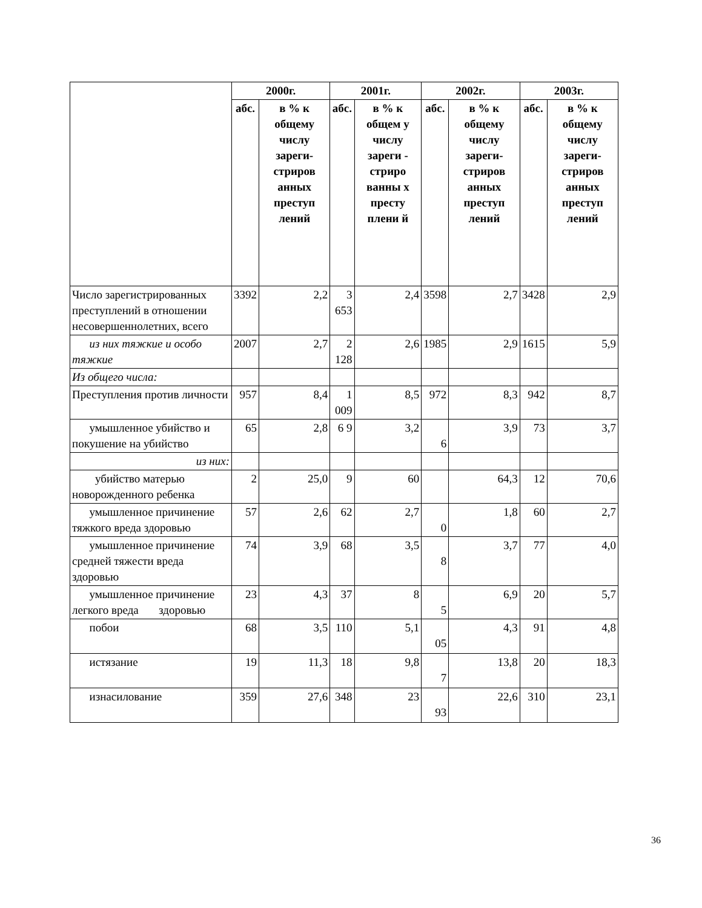| | 2000г. | | 2001г. | | 2002г. | | 2003г. | |
| --- | --- | --- | --- | --- | --- | --- | --- | --- |
| | абс. | в % к общему числу зареги-стриров анных преступ лений | абс. | в % к общем у числу зареги - стриро ванны х престу плени й | абс. | в % к общему числу зареги-стриров анных преступ лений | абс. | в % к общему числу зареги-стриров анных преступ лений |
| Число зарегистрированных преступлений в отношении несовершеннолетних, всего | 3392 | 2,2 | 3 653 | 2,4 | 3598 | 2,7 | 3428 | 2,9 |
| из них тяжкие и особо тяжкие | 2007 | 2,7 | 2 128 | 2,6 | 1985 | 2,9 | 1615 | 5,9 |
| Из общего числа: | | | | | | | | |
| Преступления против личности | 957 | 8,4 | 1 009 | 8,5 | 972 | 8,3 | 942 | 8,7 |
| умышленное убийство и покушение на убийство | 65 | 2,8 | 6 9 | 3,2 | 6 | 3,9 | 73 | 3,7 |
| из них: | | | | | | | | |
| убийство матерью новорожденного ребенка | 2 | 25,0 | 9 | 60 | | 64,3 | 12 | 70,6 |
| умышленное причинение тяжкого вреда здоровью | 57 | 2,6 | 62 | 2,7 | 0 | 1,8 | 60 | 2,7 |
| умышленное причинение средней тяжести вреда здоровью | 74 | 3,9 | 68 | 3,5 | 8 | 3,7 | 77 | 4,0 |
| умышленное причинение легкого вреда здоровью | 23 | 4,3 | 37 | 8 | 5 | 6,9 | 20 | 5,7 |
| побои | 68 | 3,5 | 110 | 5,1 | 05 | 4,3 | 91 | 4,8 |
| истязание | 19 | 11,3 | 18 | 9,8 | 7 | 13,8 | 20 | 18,3 |
| изнасилование | 359 | 27,6 | 348 | 23 | 93 | 22,6 | 310 | 23,1 |
36